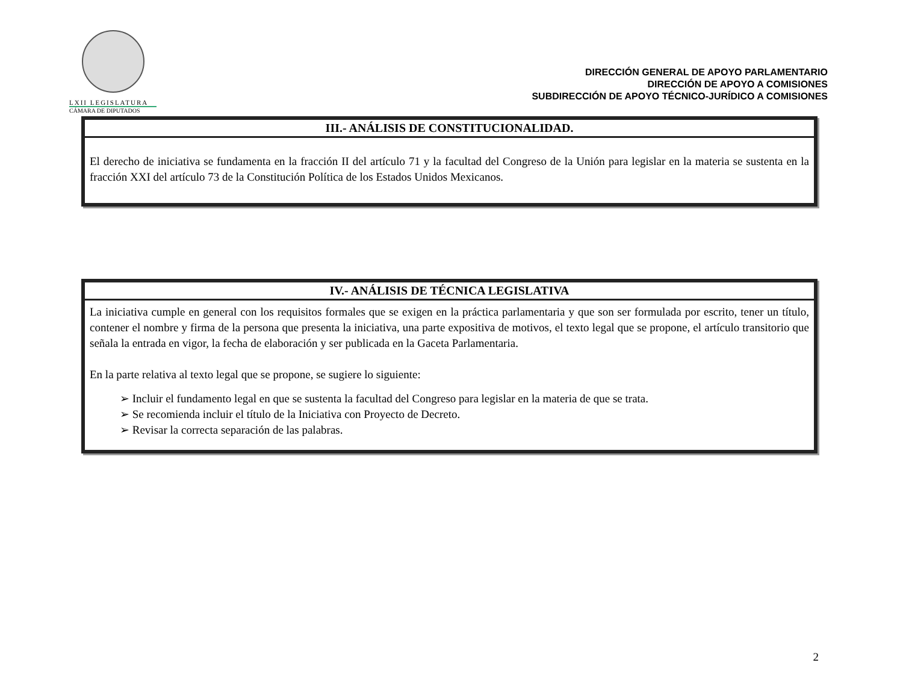LXII LEGISLATURA
CÁMARA DE DIPUTADOS
DIRECCIÓN GENERAL DE APOYO PARLAMENTARIO
DIRECCIÓN DE APOYO A COMISIONES
SUBDIRECCIÓN DE APOYO TÉCNICO-JURÍDICO A COMISIONES
| III.- ANÁLISIS DE CONSTITUCIONALIDAD. |
| --- |
| El derecho de iniciativa se fundamenta en la fracción II del artículo 71 y la facultad del Congreso de la Unión para legislar en la materia se sustenta en la fracción XXI del artículo 73 de la Constitución Política de los Estados Unidos Mexicanos. |
| IV.- ANÁLISIS DE TÉCNICA LEGISLATIVA |
| --- |
| La iniciativa cumple en general con los requisitos formales que se exigen en la práctica parlamentaria y que son ser formulada por escrito, tener un título, contener el nombre y firma de la persona que presenta la iniciativa, una parte expositiva de motivos, el texto legal que se propone, el artículo transitorio que señala la entrada en vigor, la fecha de elaboración y ser publicada en la Gaceta Parlamentaria. En la parte relativa al texto legal que se propone, se sugiere lo siguiente: ➢ Incluir el fundamento legal en que se sustenta la facultad del Congreso para legislar en la materia de que se trata. ➢ Se recomienda incluir el título de la Iniciativa con Proyecto de Decreto. ➢ Revisar la correcta separación de las palabras. |
2